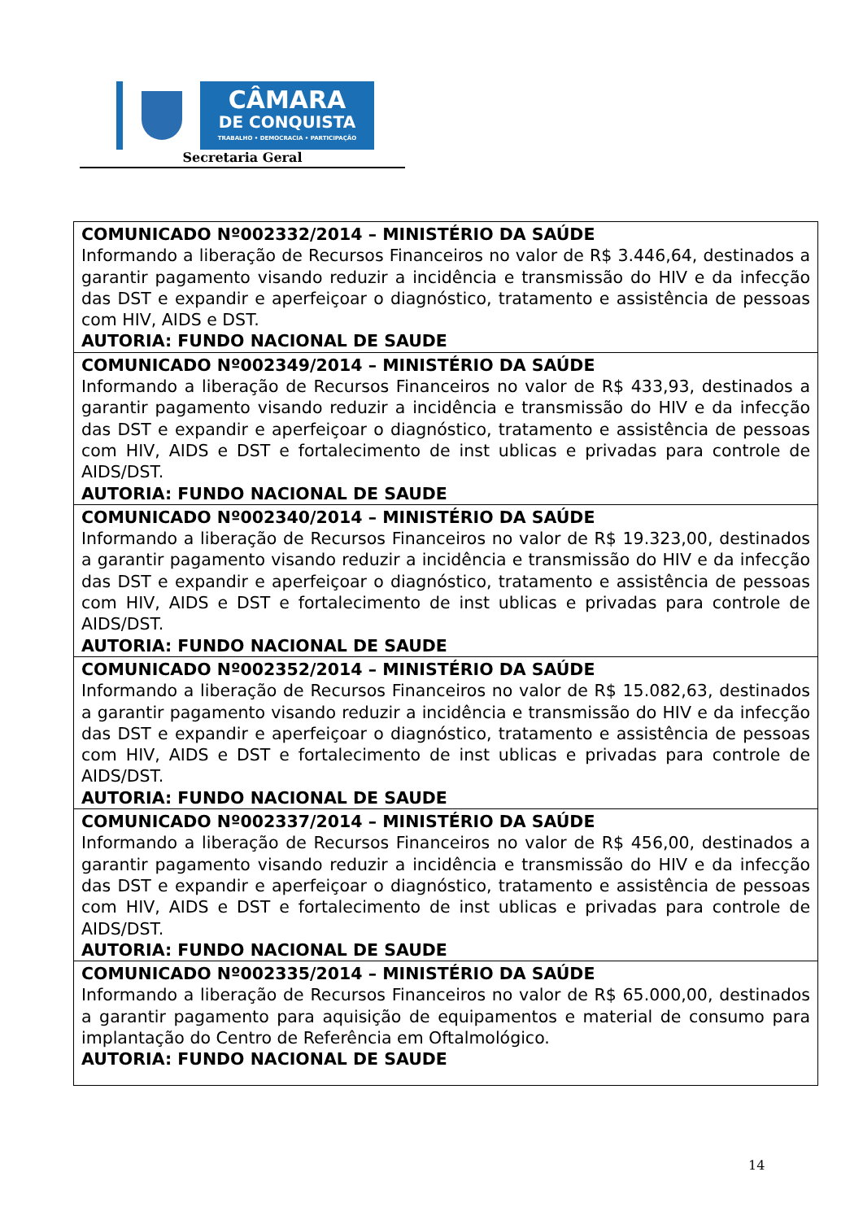CÂMARA
DE CONQUISTA
TRABALHO • DEMOCRACIA • PARTICIPAÇÃO
Secretaria Geral
| COMUNICADO Nº002332/2014 – MINISTÉRIO DA SAÚDE Informando a liberação de Recursos Financeiros no valor de R$ 3.446,64, destinados a garantir pagamento visando reduzir a incidência e transmissão do HIV e da infecção das DST e expandir e aperfeiçoar o diagnóstico, tratamento e assistência de pessoas com HIV, AIDS e DST. AUTORIA: FUNDO NACIONAL DE SAUDE |
| COMUNICADO Nº002349/2014 – MINISTÉRIO DA SAÚDE Informando a liberação de Recursos Financeiros no valor de R$ 433,93, destinados a garantir pagamento visando reduzir a incidência e transmissão do HIV e da infecção das DST e expandir e aperfeiçoar o diagnóstico, tratamento e assistência de pessoas com HIV, AIDS e DST e fortalecimento de inst ublicas e privadas para controle de AIDS/DST. AUTORIA: FUNDO NACIONAL DE SAUDE |
| COMUNICADO Nº002340/2014 – MINISTÉRIO DA SAÚDE Informando a liberação de Recursos Financeiros no valor de R$ 19.323,00, destinados a garantir pagamento visando reduzir a incidência e transmissão do HIV e da infecção das DST e expandir e aperfeiçoar o diagnóstico, tratamento e assistência de pessoas com HIV, AIDS e DST e fortalecimento de inst ublicas e privadas para controle de AIDS/DST. AUTORIA: FUNDO NACIONAL DE SAUDE |
| COMUNICADO Nº002352/2014 – MINISTÉRIO DA SAÚDE Informando a liberação de Recursos Financeiros no valor de R$ 15.082,63, destinados a garantir pagamento visando reduzir a incidência e transmissão do HIV e da infecção das DST e expandir e aperfeiçoar o diagnóstico, tratamento e assistência de pessoas com HIV, AIDS e DST e fortalecimento de inst ublicas e privadas para controle de AIDS/DST. AUTORIA: FUNDO NACIONAL DE SAUDE |
| COMUNICADO Nº002337/2014 – MINISTÉRIO DA SAÚDE Informando a liberação de Recursos Financeiros no valor de R$ 456,00, destinados a garantir pagamento visando reduzir a incidência e transmissão do HIV e da infecção das DST e expandir e aperfeiçoar o diagnóstico, tratamento e assistência de pessoas com HIV, AIDS e DST e fortalecimento de inst ublicas e privadas para controle de AIDS/DST. AUTORIA: FUNDO NACIONAL DE SAUDE |
| COMUNICADO Nº002335/2014 – MINISTÉRIO DA SAÚDE Informando a liberação de Recursos Financeiros no valor de R$ 65.000,00, destinados a garantir pagamento para aquisição de equipamentos e material de consumo para implantação do Centro de Referência em Oftalmológico. AUTORIA: FUNDO NACIONAL DE SAUDE |
14